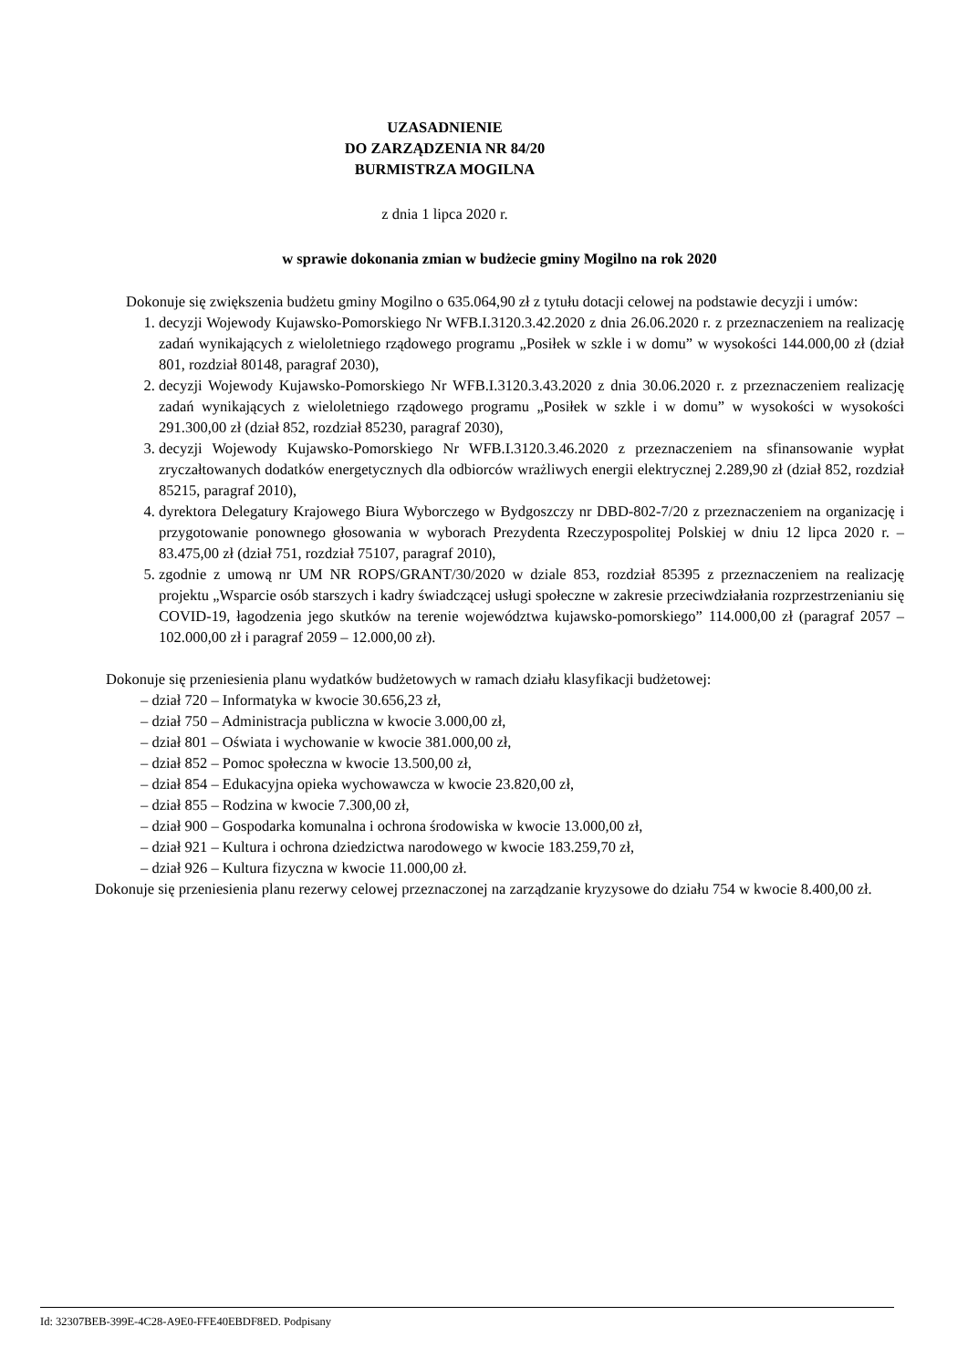UZASADNIENIE
DO ZARZĄDZENIA NR 84/20
BURMISTRZA MOGILNA
z dnia 1 lipca 2020 r.
w sprawie dokonania zmian w budżecie gminy Mogilno na rok 2020
Dokonuje się zwiększenia budżetu gminy Mogilno o 635.064,90 zł z tytułu dotacji celowej na podstawie decyzji i umów:
1. decyzji Wojewody Kujawsko-Pomorskiego Nr WFB.I.3120.3.42.2020 z dnia 26.06.2020 r. z przeznaczeniem na realizację zadań wynikających z wieloletniego rządowego programu „Posiłek w szkle i w domu” w wysokości 144.000,00 zł (dział 801, rozdział 80148, paragraf 2030),
2. decyzji Wojewody Kujawsko-Pomorskiego Nr WFB.I.3120.3.43.2020 z dnia 30.06.2020 r. z przeznaczeniem realizację zadań wynikających z wieloletniego rządowego programu „Posiłek w szkle i w domu” w wysokości w wysokości 291.300,00 zł (dział 852, rozdział 85230, paragraf 2030),
3. decyzji Wojewody Kujawsko-Pomorskiego Nr WFB.I.3120.3.46.2020 z przeznaczeniem na sfinansowanie wypłat zryczałtowanych dodatków energetycznych dla odbiorców wrażliwych energii elektrycznej 2.289,90 zł (dział 852, rozdział 85215, paragraf 2010),
4. dyrektora Delegatury Krajowego Biura Wyborczego w Bydgoszczy nr DBD-802-7/20 z przeznaczeniem na organizację i przygotowanie ponownego głosowania w wyborach Prezydenta Rzeczypospolitej Polskiej w dniu 12 lipca 2020 r. – 83.475,00 zł (dział 751, rozdział 75107, paragraf 2010),
5. zgodnie z umową nr UM NR ROPS/GRANT/30/2020 w dziale 853, rozdział 85395 z przeznaczeniem na realizację projektu „Wsparcie osób starszych i kadry świadczącej usługi społeczne w zakresie przeciwdziałania rozprzestrzenianiu się COVID-19, łagodzenia jego skutków na terenie województwa kujawsko-pomorskiego” 114.000,00 zł (paragraf 2057 – 102.000,00 zł i paragraf 2059 – 12.000,00 zł).
Dokonuje się przeniesienia planu wydatków budżetowych w ramach działu klasyfikacji budżetowej:
– dział 720 – Informatyka w kwocie 30.656,23 zł,
– dział 750 – Administracja publiczna w kwocie 3.000,00 zł,
– dział 801 – Oświata i wychowanie w kwocie 381.000,00 zł,
– dział 852 – Pomoc społeczna w kwocie 13.500,00 zł,
– dział 854 – Edukacyjna opieka wychowawcza w kwocie 23.820,00 zł,
– dział 855 – Rodzina w kwocie 7.300,00 zł,
– dział 900 – Gospodarka komunalna i ochrona środowiska w kwocie 13.000,00 zł,
– dział 921 – Kultura i ochrona dziedzictwa narodowego w kwocie 183.259,70 zł,
– dział 926 – Kultura fizyczna w kwocie 11.000,00 zł.
Dokonuje się przeniesienia planu rezerwy celowej przeznaczonej na zarządzanie kryzysowe do działu 754 w kwocie 8.400,00 zł.
Id: 32307BEB-399E-4C28-A9E0-FFE40EBDF8ED. Podpisany